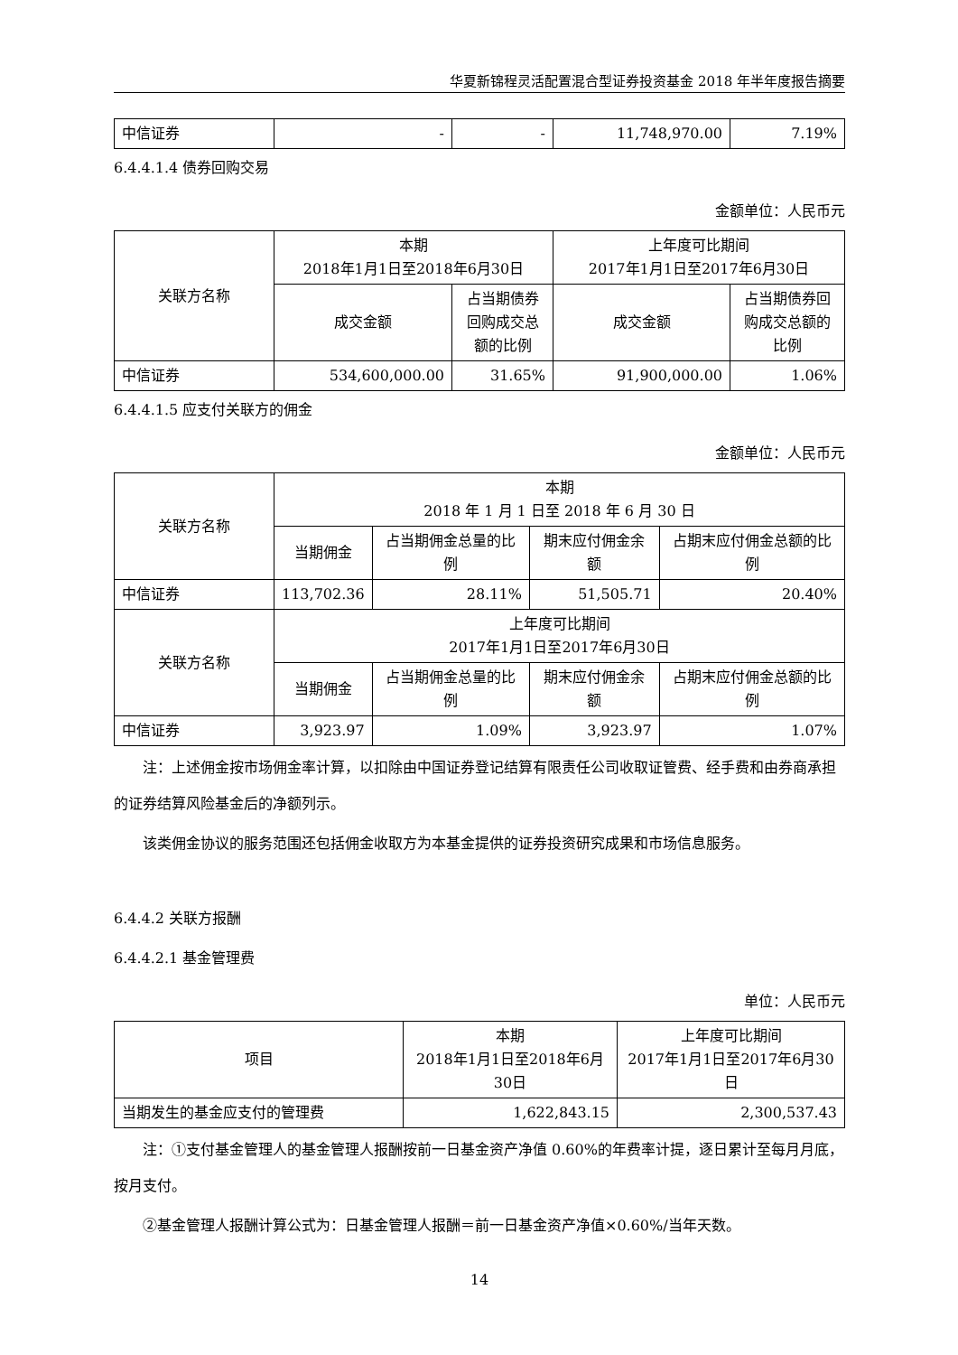华夏新锦程灵活配置混合型证券投资基金 2018 年半年度报告摘要
| 中信证券 | - | - | 11,748,970.00 | 7.19% |
6.4.4.1.4 债券回购交易
金额单位：人民币元
| 关联方名称 | 本期 2018年1月1日至2018年6月30日 | | 上年度可比期间 2017年1月1日至2017年6月30日 | |
| --- | --- | --- | --- | --- |
| | 成交金额 | 占当期债券回购成交总额的比例 | 成交金额 | 占当期债券回购成交总额的比例 |
| 中信证券 | 534,600,000.00 | 31.65% | 91,900,000.00 | 1.06% |
6.4.4.1.5 应支付关联方的佣金
金额单位：人民币元
| 关联方名称 | 本期 2018 年 1 月 1 日至 2018 年 6 月 30 日 | | | |
| --- | --- | --- | --- | --- |
| | 当期佣金 | 占当期佣金总量的比例 | 期末应付佣金余额 | 占期末应付佣金总额的比例 |
| 中信证券 | 113,702.36 | 28.11% | 51,505.71 | 20.40% |
| 关联方名称 | 上年度可比期间 2017年1月1日至2017年6月30日 | | | |
| | 当期佣金 | 占当期佣金总量的比例 | 期末应付佣金余额 | 占期末应付佣金总额的比例 |
| 中信证券 | 3,923.97 | 1.09% | 3,923.97 | 1.07% |
注：上述佣金按市场佣金率计算，以扣除由中国证券登记结算有限责任公司收取证管费、经手费和由券商承担的证券结算风险基金后的净额列示。
该类佣金协议的服务范围还包括佣金收取方为本基金提供的证券投资研究成果和市场信息服务。
6.4.4.2 关联方报酬
6.4.4.2.1 基金管理费
单位：人民币元
| 项目 | 本期 2018年1月1日至2018年6月30日 | 上年度可比期间 2017年1月1日至2017年6月30日 |
| --- | --- | --- |
| 当期发生的基金应支付的管理费 | 1,622,843.15 | 2,300,537.43 |
注：①支付基金管理人的基金管理人报酬按前一日基金资产净值 0.60%的年费率计提，逐日累计至每月月底，按月支付。
②基金管理人报酬计算公式为：日基金管理人报酬＝前一日基金资产净值×0.60%/当年天数。
14